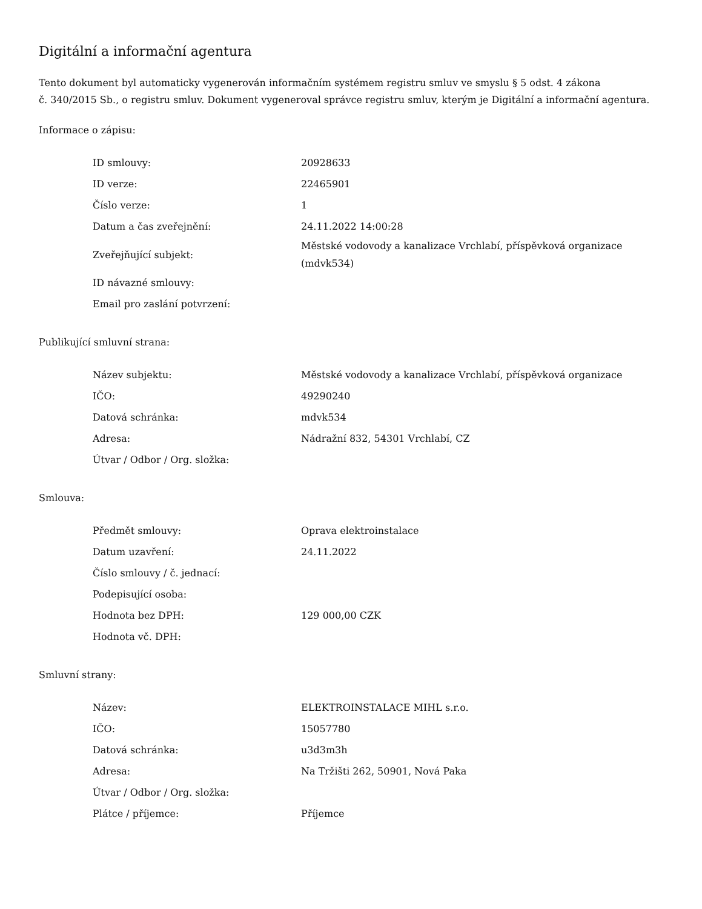Digitální a informační agentura
Tento dokument byl automaticky vygenerován informačním systémem registru smluv ve smyslu § 5 odst. 4 zákona
č. 340/2015 Sb., o registru smluv. Dokument vygeneroval správce registru smluv, kterým je Digitální a informační agentura.
Informace o zápisu:
| ID smlouvy: | 20928633 |
| ID verze: | 22465901 |
| Číslo verze: | 1 |
| Datum a čas zveřejnění: | 24.11.2022 14:00:28 |
| Zveřejňující subjekt: | Městské vodovody a kanalizace Vrchlabí, příspěvková organizace (mdvk534) |
| ID návazné smlouvy: | |
| Email pro zaslání potvrzení: | |
Publikující smluvní strana:
| Název subjektu: | Městské vodovody a kanalizace Vrchlabí, příspěvková organizace |
| IČO: | 49290240 |
| Datová schránka: | mdvk534 |
| Adresa: | Nádražní 832, 54301 Vrchlabí, CZ |
| Útvar / Odbor / Org. složka: | |
Smlouva:
| Předmět smlouvy: | Oprava elektroinstalace |
| Datum uzavření: | 24.11.2022 |
| Číslo smlouvy / č. jednací: | |
| Podepisující osoba: | |
| Hodnota bez DPH: | 129 000,00 CZK |
| Hodnota vč. DPH: | |
Smluvní strany:
| Název: | ELEKTROINSTALACE MIHL s.r.o. |
| IČO: | 15057780 |
| Datová schránka: | u3d3m3h |
| Adresa: | Na Tržišti 262, 50901, Nová Paka |
| Útvar / Odbor / Org. složka: | |
| Plátce / příjemce: | Příjemce |